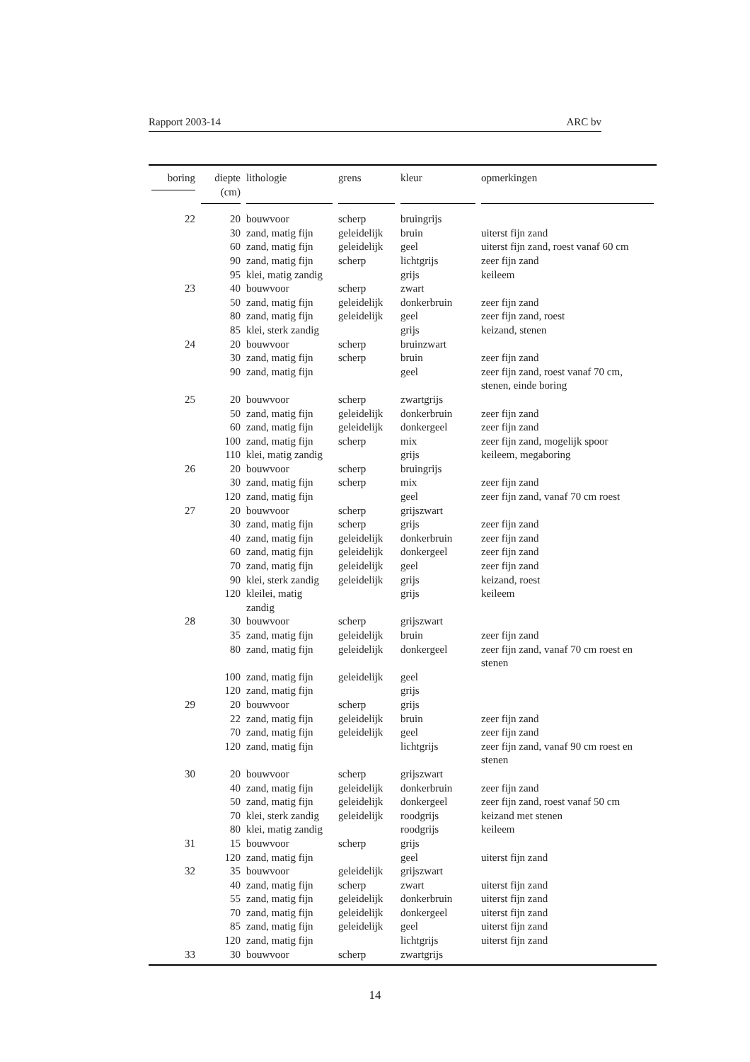Rapport 2003-14 ARC bv
| boring | diepte (cm) | lithologie | grens | kleur | opmerkingen |
| --- | --- | --- | --- | --- | --- |
| 22 | 20 | bouwvoor | scherp | bruingrijs | |
| | 30 | zand, matig fijn | geleidelijk | bruin | uiterst fijn zand |
| | 60 | zand, matig fijn | geleidelijk | geel | uiterst fijn zand, roest vanaf 60 cm |
| | 90 | zand, matig fijn | scherp | lichtgrijs | zeer fijn zand |
| | 95 | klei, matig zandig | | grijs | keileem |
| 23 | 40 | bouwvoor | scherp | zwart | |
| | 50 | zand, matig fijn | geleidelijk | donkerbruin | zeer fijn zand |
| | 80 | zand, matig fijn | geleidelijk | geel | zeer fijn zand, roest |
| | 85 | klei, sterk zandig | | grijs | keizand, stenen |
| 24 | 20 | bouwvoor | scherp | bruinzwart | |
| | 30 | zand, matig fijn | scherp | bruin | zeer fijn zand |
| | 90 | zand, matig fijn | | geel | zeer fijn zand, roest vanaf 70 cm, stenen, einde boring |
| 25 | 20 | bouwvoor | scherp | zwartgrijs | |
| | 50 | zand, matig fijn | geleidelijk | donkerbruin | zeer fijn zand |
| | 60 | zand, matig fijn | geleidelijk | donkergeel | zeer fijn zand |
| | 100 | zand, matig fijn | scherp | mix | zeer fijn zand, mogelijk spoor |
| | 110 | klei, matig zandig | | grijs | keileem, megaboring |
| 26 | 20 | bouwvoor | scherp | bruingrijs | |
| | 30 | zand, matig fijn | scherp | mix | zeer fijn zand |
| | 120 | zand, matig fijn | | geel | zeer fijn zand, vanaf 70 cm roest |
| 27 | 20 | bouwvoor | scherp | grijszwart | |
| | 30 | zand, matig fijn | scherp | grijs | zeer fijn zand |
| | 40 | zand, matig fijn | geleidelijk | donkerbruin | zeer fijn zand |
| | 60 | zand, matig fijn | geleidelijk | donkergeel | zeer fijn zand |
| | 70 | zand, matig fijn | geleidelijk | geel | zeer fijn zand |
| | 90 | klei, sterk zandig | geleidelijk | grijs | keizand, roest |
| | 120 | kleilei, matig zandig | | grijs | keileem |
| 28 | 30 | bouwvoor | scherp | grijszwart | |
| | 35 | zand, matig fijn | geleidelijk | bruin | zeer fijn zand |
| | 80 | zand, matig fijn | geleidelijk | donkergeel | zeer fijn zand, vanaf 70 cm roest en stenen |
| | 100 | zand, matig fijn | geleidelijk | geel | |
| | 120 | zand, matig fijn | | grijs | |
| 29 | 20 | bouwvoor | scherp | grijs | |
| | 22 | zand, matig fijn | geleidelijk | bruin | zeer fijn zand |
| | 70 | zand, matig fijn | geleidelijk | geel | zeer fijn zand |
| | 120 | zand, matig fijn | | lichtgrijs | zeer fijn zand, vanaf 90 cm roest en stenen |
| 30 | 20 | bouwvoor | scherp | grijszwart | |
| | 40 | zand, matig fijn | geleidelijk | donkerbruin | zeer fijn zand |
| | 50 | zand, matig fijn | geleidelijk | donkergeel | zeer fijn zand, roest vanaf 50 cm |
| | 70 | klei, sterk zandig | geleidelijk | roodgrijs | keizand met stenen |
| | 80 | klei, matig zandig | | roodgrijs | keileem |
| 31 | 15 | bouwvoor | scherp | grijs | |
| | 120 | zand, matig fijn | | geel | uiterst fijn zand |
| 32 | 35 | bouwvoor | geleidelijk | grijszwart | |
| | 40 | zand, matig fijn | scherp | zwart | uiterst fijn zand |
| | 55 | zand, matig fijn | geleidelijk | donkerbruin | uiterst fijn zand |
| | 70 | zand, matig fijn | geleidelijk | donkergeel | uiterst fijn zand |
| | 85 | zand, matig fijn | geleidelijk | geel | uiterst fijn zand |
| | 120 | zand, matig fijn | | lichtgrijs | uiterst fijn zand |
| 33 | 30 | bouwvoor | scherp | zwartgrijs | |
14